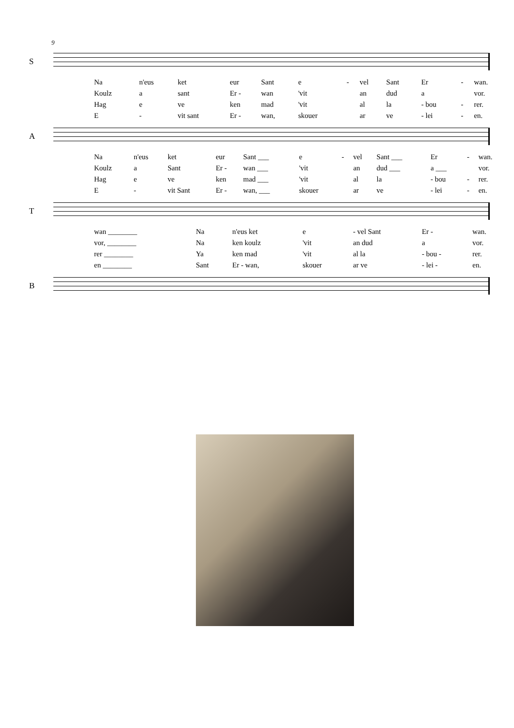9
S
| Na | n'eus | ket | eur | Sant | e | - | vel | Sant | Er | - | wan. |
| Koulz | a | sant | Er - | wan | 'vit | | an | dud | a | | vor. |
| Hag | e | ve | ken | mad | 'vit | | al | la | - bou | - | rer. |
| E | - | vit sant | Er - | wan, | skouer | | ar | ve | - lei | - | en. |
A
| Na | n'eus | ket | eur | Sant ___ | e | - | vel | Sant ___ | Er | - | wan. |
| Koulz | a | Sant | Er - | wan ___ | 'vit | | an | dud ___ | a ___ | | vor. |
| Hag | e | ve | ken | mad ___ | 'vit | | al | la | - bou | - | rer. |
| E | - | vit Sant | Er - | wan, ___ | skouer | | ar | ve | - lei | - | en. |
T
| wan ________ | Na | n'eus ket | e | - vel Sant | Er - | wan. |
| vor, ________ | Na | ken koulz | 'vit | an dud | a | vor. |
| rer ________ | Ya | ken mad | 'vit | al la | - bou - | rer. |
| en ________ | Sant | Er - wan, | skouer | ar ve | - lei - | en. |
B